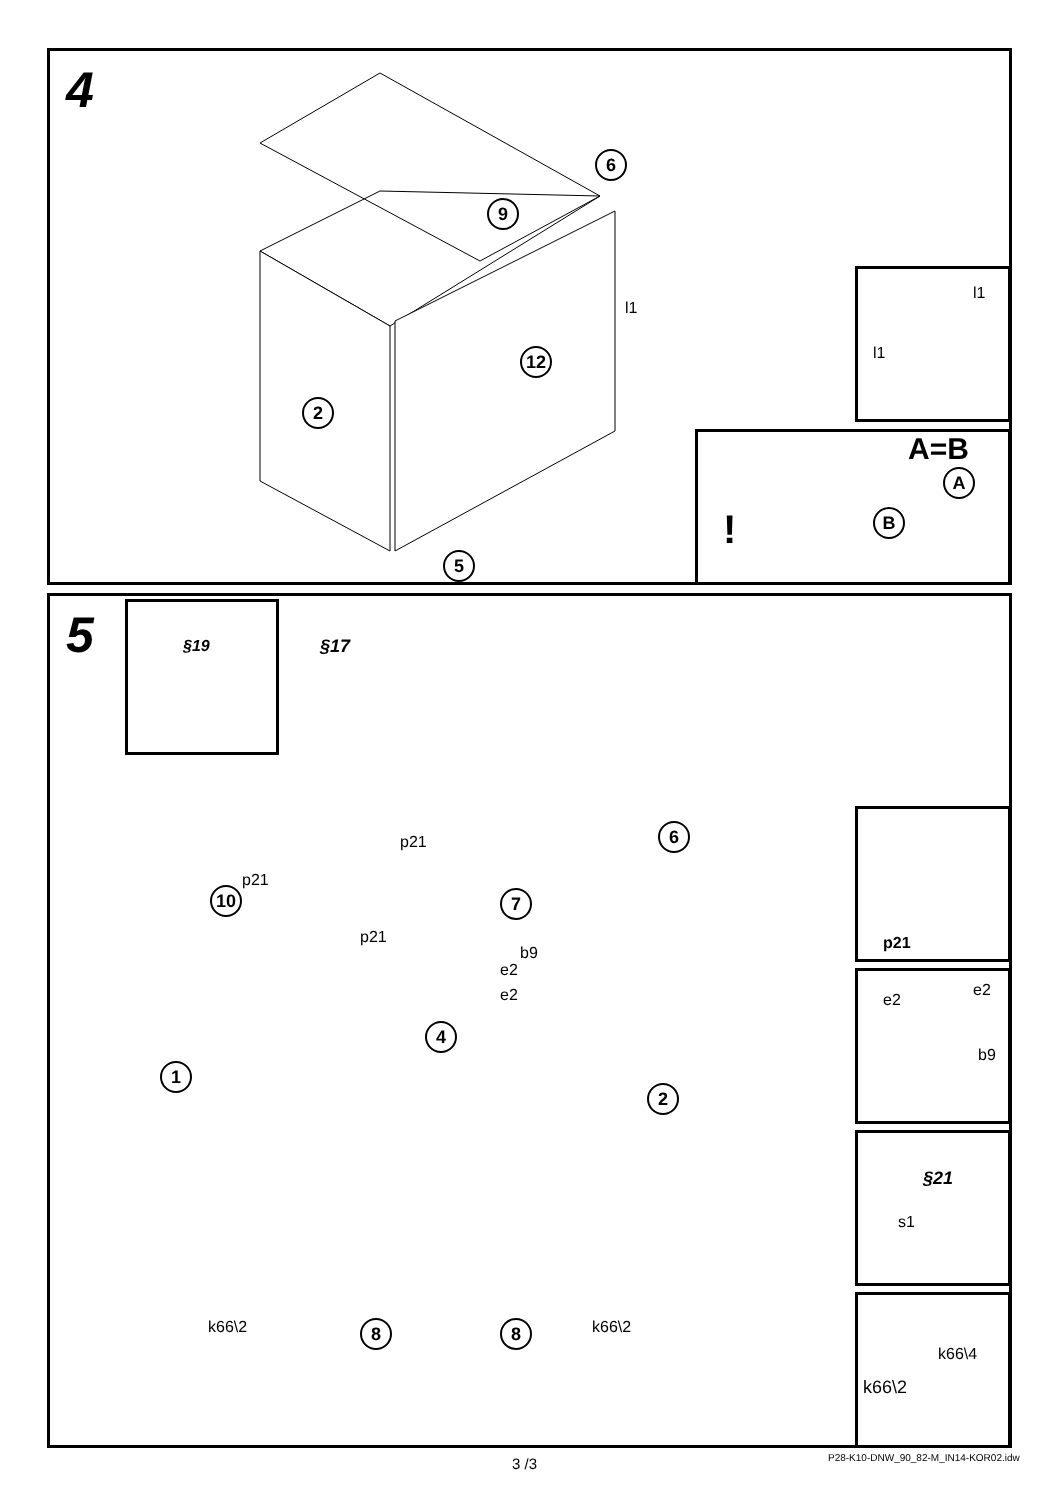4
6
9
12
2
5
l1
l1
l1
A=B
A
B
!
5 §19
§17
p21
p21
p21
b9
e2
e2
10 7
6
4
1
2
8 8
k66\2 k66\2
p21
e2
e2
b9
§21
s1
k66\4
k66\2
3 /3
P28-K10-DNW_90_82-M_IN14-KOR02.idw